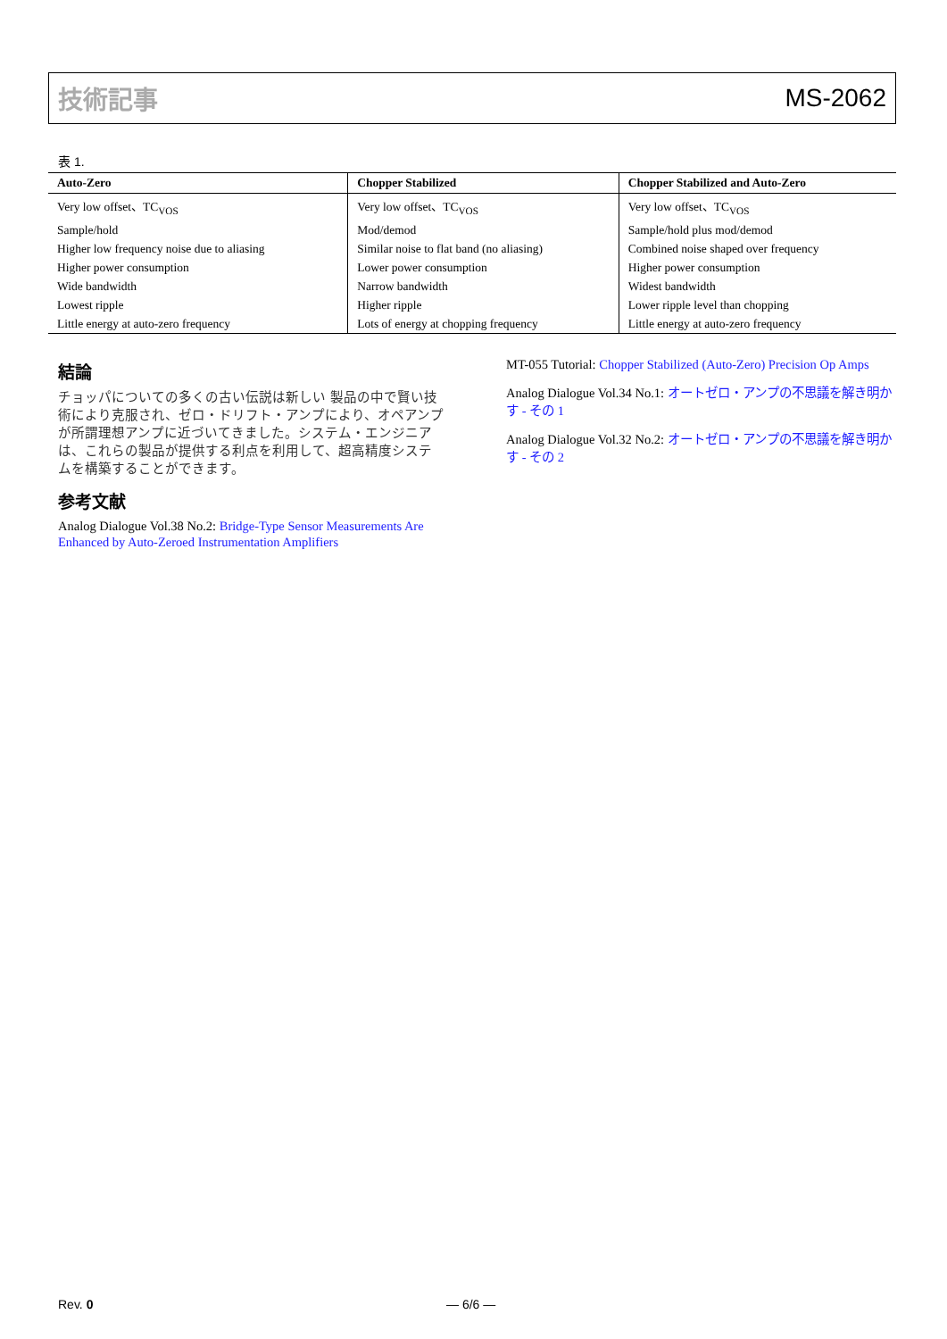技術記事 MS-2062
表 1.
| Auto-Zero | Chopper Stabilized | Chopper Stabilized and Auto-Zero |
| --- | --- | --- |
| Very low offset、TC<sub>VOS</sub> | Very low offset、TC<sub>VOS</sub> | Very low offset、TC<sub>VOS</sub> |
| Sample/hold | Mod/demod | Sample/hold plus mod/demod |
| Higher low frequency noise due to aliasing | Similar noise to flat band (no aliasing) | Combined noise shaped over frequency |
| Higher power consumption | Lower power consumption | Higher power consumption |
| Wide bandwidth | Narrow bandwidth | Widest bandwidth |
| Lowest ripple | Higher ripple | Lower ripple level than chopping |
| Little energy at auto-zero frequency | Lots of energy at chopping frequency | Little energy at auto-zero frequency |
結論
チョッパについての多くの古い伝説は新しい 製品の中で賢い技術により克服され、ゼロ・ドリフト・アンプにより、オペアンプが所謂理想アンプに近づいてきました。システム・エンジニアは、これらの製品が提供する利点を利用して、超高精度システムを構築することができます。
参考文献
Analog Dialogue Vol.38 No.2: Bridge-Type Sensor Measurements Are Enhanced by Auto-Zeroed Instrumentation Amplifiers
MT-055 Tutorial: Chopper Stabilized (Auto-Zero) Precision Op Amps
Analog Dialogue Vol.34 No.1: オートゼロ・アンプの不思議を解き明かす - その 1
Analog Dialogue Vol.32 No.2: オートゼロ・アンプの不思議を解き明かす - その 2
Rev. 0 ― 6/6 ―